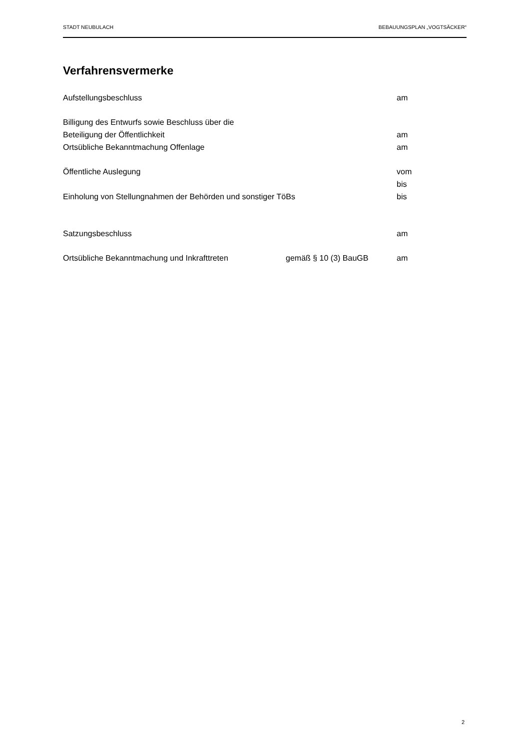STADT NEUBULACH BEBAUUNGSPLAN „VOGTSÄCKER“
Verfahrensvermerke
Aufstellungsbeschluss am
Billigung des Entwurfs sowie Beschluss über die
Beteiligung der Öffentlichkeit am
Ortsübliche Bekanntmachung Offenlage am
Öffentliche Auslegung vom
bis
Einholung von Stellungnahmen der Behörden und sonstiger TöBs bis
Satzungsbeschluss am
Ortsübliche Bekanntmachung und Inkrafttreten gemäß § 10 (3) BauGB am
2